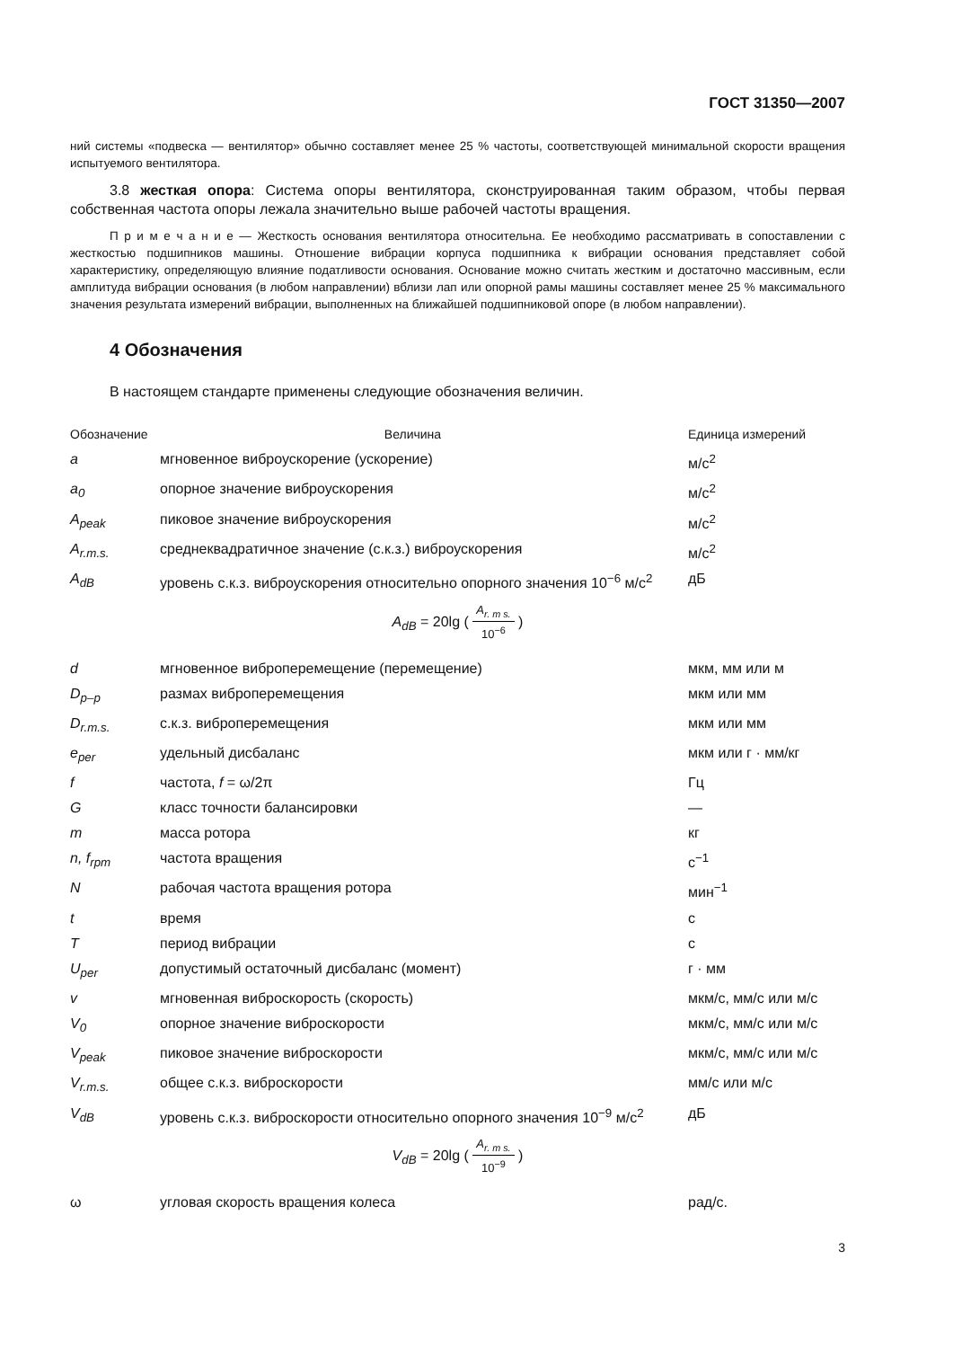ГОСТ 31350—2007
ний системы «подвеска — вентилятор» обычно составляет менее 25 % частоты, соответствующей минимальной скорости вращения испытуемого вентилятора.
3.8 жесткая опора: Система опоры вентилятора, сконструированная таким образом, чтобы первая собственная частота опоры лежала значительно выше рабочей частоты вращения.
П р и м е ч а н и е — Жесткость основания вентилятора относительна. Ее необходимо рассматривать в сопоставлении с жесткостью подшипников машины. Отношение вибрации корпуса подшипника к вибрации основания представляет собой характеристику, определяющую влияние податливости основания. Основание можно считать жестким и достаточно массивным, если амплитуда вибрации основания (в любом направлении) вблизи лап или опорной рамы машины составляет менее 25 % максимального значения результата измерений вибрации, выполненных на ближайшей подшипниковой опоре (в любом направлении).
4 Обозначения
В настоящем стандарте применены следующие обозначения величин.
| Обозначение | Величина | Единица измерений |
| --- | --- | --- |
| a | мгновенное виброускорение (ускорение) | м/с<sup>2</sup> |
| a<sub>0</sub> | опорное значение виброускорения | м/с<sup>2</sup> |
| A<sub>peak</sub> | пиковое значение виброускорения | м/с<sup>2</sup> |
| A<sub>r.m.s.</sub> | среднеквадратичное значение (с.к.з.) виброускорения | м/с<sup>2</sup> |
| A<sub>dB</sub> | уровень с.к.з. виброускорения относительно опорного значения 10<sup>−6</sup> м/с<sup>2</sup> | дБ |
| A<sub>dB</sub> = 20lg ( A<sub>r. m s.</sub> 10<sup>−6</sup> ) | | |
| d | мгновенное виброперемещение (перемещение) | мкм, мм или м |
| D<sub>p–p</sub> | размах виброперемещения | мкм или мм |
| D<sub>r.m.s.</sub> | с.к.з. виброперемещения | мкм или мм |
| e<sub>per</sub> | удельный дисбаланс | мкм или г · мм/кг |
| f | частота, f = ω/2π | Гц |
| G | класс точности балансировки | — |
| m | масса ротора | кг |
| n, f<sub>rpm</sub> | частота вращения | с<sup>−1</sup> |
| N | рабочая частота вращения ротора | мин<sup>−1</sup> |
| t | время | с |
| T | период вибрации | с |
| U<sub>per</sub> | допустимый остаточный дисбаланс (момент) | г · мм |
| v | мгновенная виброскорость (скорость) | мкм/с, мм/с или м/с |
| V<sub>0</sub> | опорное значение виброскорости | мкм/с, мм/с или м/с |
| V<sub>peak</sub> | пиковое значение виброскорости | мкм/с, мм/с или м/с |
| V<sub>r.m.s.</sub> | общее с.к.з. виброскорости | мм/с или м/с |
| V<sub>dB</sub> | уровень с.к.з. виброскорости относительно опорного значения 10<sup>−9</sup> м/с<sup>2</sup> | дБ |
| V<sub>dB</sub> = 20lg ( A<sub>r. m s.</sub> 10<sup>−9</sup> ) | | |
| ω | угловая скорость вращения колеса | рад/с. |
3